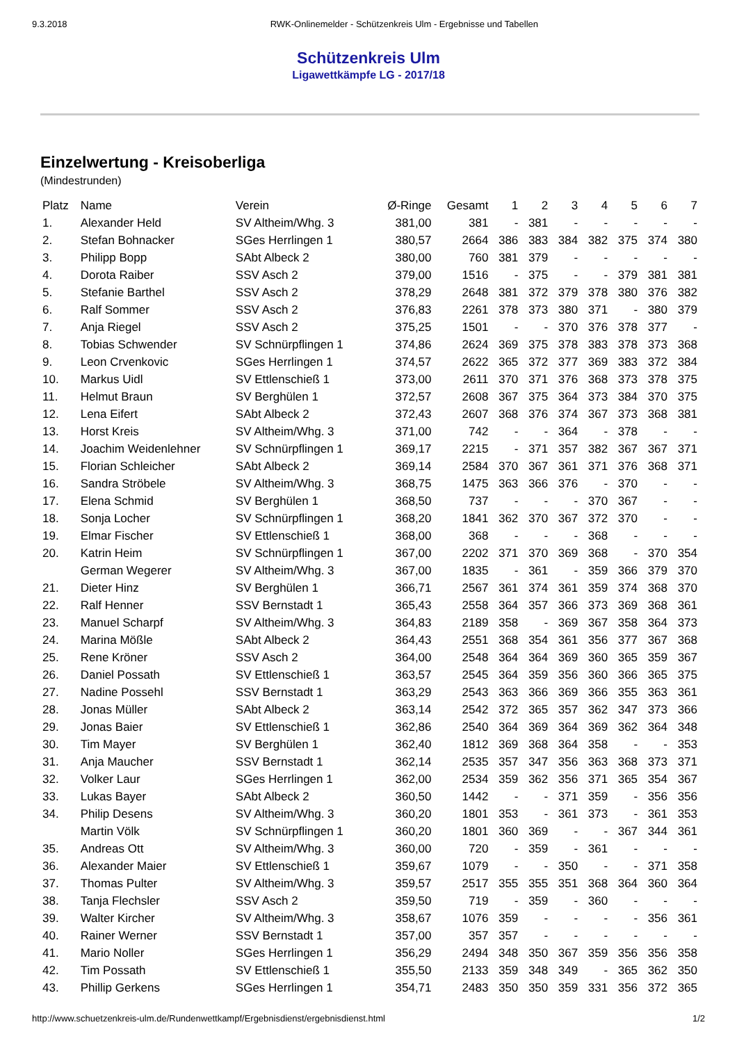9.3.2018 RWK-Onlinemelder - Schützenkreis Ulm - Ergebnisse und Tabellen
Schützenkreis Ulm
Ligawettkämpfe LG - 2017/18
Einzelwertung - Kreisoberliga
(Mindestrunden)
| Platz | Name | Verein | Ø-Ringe | Gesamt | 1 | 2 | 3 | 4 | 5 | 6 | 7 |
| --- | --- | --- | --- | --- | --- | --- | --- | --- | --- | --- | --- |
| 1. | Alexander Held | SV Altheim/Whg. 3 | 381,00 | 381 | - | 381 | - | - | - | - | - |
| 2. | Stefan Bohnacker | SGes Herrlingen 1 | 380,57 | 2664 | 386 | 383 | 384 | 382 | 375 | 374 | 380 |
| 3. | Philipp Bopp | SAbt Albeck 2 | 380,00 | 760 | 381 | 379 | - | - | - | - | - |
| 4. | Dorota Raiber | SSV Asch 2 | 379,00 | 1516 | - | 375 | - | - | 379 | 381 | 381 |
| 5. | Stefanie Barthel | SSV Asch 2 | 378,29 | 2648 | 381 | 372 | 379 | 378 | 380 | 376 | 382 |
| 6. | Ralf Sommer | SSV Asch 2 | 376,83 | 2261 | 378 | 373 | 380 | 371 | - | 380 | 379 |
| 7. | Anja Riegel | SSV Asch 2 | 375,25 | 1501 | - | - | 370 | 376 | 378 | 377 | - |
| 8. | Tobias Schwender | SV Schnürpflingen 1 | 374,86 | 2624 | 369 | 375 | 378 | 383 | 378 | 373 | 368 |
| 9. | Leon Crvenkovic | SGes Herrlingen 1 | 374,57 | 2622 | 365 | 372 | 377 | 369 | 383 | 372 | 384 |
| 10. | Markus Uidl | SV Ettlenschieß 1 | 373,00 | 2611 | 370 | 371 | 376 | 368 | 373 | 378 | 375 |
| 11. | Helmut Braun | SV Berghülen 1 | 372,57 | 2608 | 367 | 375 | 364 | 373 | 384 | 370 | 375 |
| 12. | Lena Eifert | SAbt Albeck 2 | 372,43 | 2607 | 368 | 376 | 374 | 367 | 373 | 368 | 381 |
| 13. | Horst Kreis | SV Altheim/Whg. 3 | 371,00 | 742 | - | - | 364 | - | 378 | - | - |
| 14. | Joachim Weidenlehner | SV Schnürpflingen 1 | 369,17 | 2215 | - | 371 | 357 | 382 | 367 | 367 | 371 |
| 15. | Florian Schleicher | SAbt Albeck 2 | 369,14 | 2584 | 370 | 367 | 361 | 371 | 376 | 368 | 371 |
| 16. | Sandra Ströbele | SV Altheim/Whg. 3 | 368,75 | 1475 | 363 | 366 | 376 | - | 370 | - | - |
| 17. | Elena Schmid | SV Berghülen 1 | 368,50 | 737 | - | - | - | 370 | 367 | - | - |
| 18. | Sonja Locher | SV Schnürpflingen 1 | 368,20 | 1841 | 362 | 370 | 367 | 372 | 370 | - | - |
| 19. | Elmar Fischer | SV Ettlenschieß 1 | 368,00 | 368 | - | - | - | 368 | - | - | - |
| 20. | Katrin Heim | SV Schnürpflingen 1 | 367,00 | 2202 | 371 | 370 | 369 | 368 | - | 370 | 354 |
| | German Wegerer | SV Altheim/Whg. 3 | 367,00 | 1835 | - | 361 | - | 359 | 366 | 379 | 370 |
| 21. | Dieter Hinz | SV Berghülen 1 | 366,71 | 2567 | 361 | 374 | 361 | 359 | 374 | 368 | 370 |
| 22. | Ralf Henner | SSV Bernstadt 1 | 365,43 | 2558 | 364 | 357 | 366 | 373 | 369 | 368 | 361 |
| 23. | Manuel Scharpf | SV Altheim/Whg. 3 | 364,83 | 2189 | 358 | - | 369 | 367 | 358 | 364 | 373 |
| 24. | Marina Mößle | SAbt Albeck 2 | 364,43 | 2551 | 368 | 354 | 361 | 356 | 377 | 367 | 368 |
| 25. | Rene Kröner | SSV Asch 2 | 364,00 | 2548 | 364 | 364 | 369 | 360 | 365 | 359 | 367 |
| 26. | Daniel Possath | SV Ettlenschieß 1 | 363,57 | 2545 | 364 | 359 | 356 | 360 | 366 | 365 | 375 |
| 27. | Nadine Possehl | SSV Bernstadt 1 | 363,29 | 2543 | 363 | 366 | 369 | 366 | 355 | 363 | 361 |
| 28. | Jonas Müller | SAbt Albeck 2 | 363,14 | 2542 | 372 | 365 | 357 | 362 | 347 | 373 | 366 |
| 29. | Jonas Baier | SV Ettlenschieß 1 | 362,86 | 2540 | 364 | 369 | 364 | 369 | 362 | 364 | 348 |
| 30. | Tim Mayer | SV Berghülen 1 | 362,40 | 1812 | 369 | 368 | 364 | 358 | - | - | 353 |
| 31. | Anja Maucher | SSV Bernstadt 1 | 362,14 | 2535 | 357 | 347 | 356 | 363 | 368 | 373 | 371 |
| 32. | Volker Laur | SGes Herrlingen 1 | 362,00 | 2534 | 359 | 362 | 356 | 371 | 365 | 354 | 367 |
| 33. | Lukas Bayer | SAbt Albeck 2 | 360,50 | 1442 | - | - | 371 | 359 | - | 356 | 356 |
| 34. | Philip Desens | SV Altheim/Whg. 3 | 360,20 | 1801 | 353 | - | 361 | 373 | - | 361 | 353 |
| | Martin Völk | SV Schnürpflingen 1 | 360,20 | 1801 | 360 | 369 | - | - | 367 | 344 | 361 |
| 35. | Andreas Ott | SV Altheim/Whg. 3 | 360,00 | 720 | - | 359 | - | 361 | - | - | - |
| 36. | Alexander Maier | SV Ettlenschieß 1 | 359,67 | 1079 | - | - | 350 | - | - | 371 | 358 |
| 37. | Thomas Pulter | SV Altheim/Whg. 3 | 359,57 | 2517 | 355 | 355 | 351 | 368 | 364 | 360 | 364 |
| 38. | Tanja Flechsler | SSV Asch 2 | 359,50 | 719 | - | 359 | - | 360 | - | - | - |
| 39. | Walter Kircher | SV Altheim/Whg. 3 | 358,67 | 1076 | 359 | - | - | - | - | 356 | 361 |
| 40. | Rainer Werner | SSV Bernstadt 1 | 357,00 | 357 | 357 | - | - | - | - | - | - |
| 41. | Mario Noller | SGes Herrlingen 1 | 356,29 | 2494 | 348 | 350 | 367 | 359 | 356 | 356 | 358 |
| 42. | Tim Possath | SV Ettlenschieß 1 | 355,50 | 2133 | 359 | 348 | 349 | - | 365 | 362 | 350 |
| 43. | Phillip Gerkens | SGes Herrlingen 1 | 354,71 | 2483 | 350 | 350 | 359 | 331 | 356 | 372 | 365 |
http://www.schuetzenkreis-ulm.de/Rundenwettkampf/Ergebnisdienst/ergebnisdienst.html 1/2